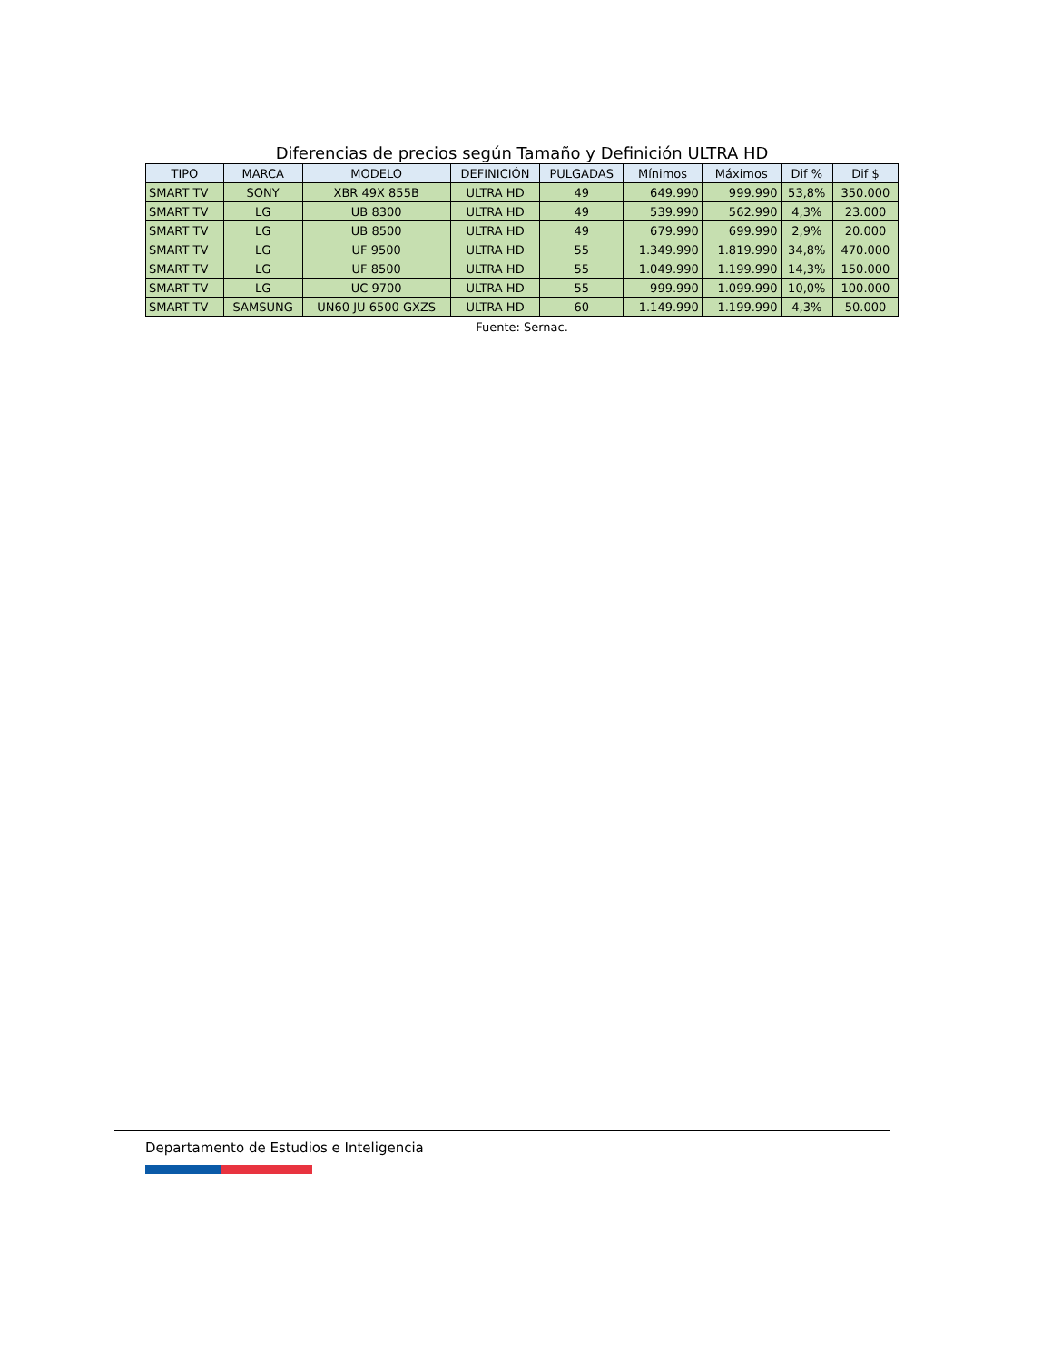Diferencias de precios según Tamaño y Definición ULTRA HD
| TIPO | MARCA | MODELO | DEFINICIÓN | PULGADAS | Mínimos | Máximos | Dif % | Dif $ |
| --- | --- | --- | --- | --- | --- | --- | --- | --- |
| SMART TV | SONY | XBR 49X 855B | ULTRA HD | 49 | 649.990 | 999.990 | 53,8% | 350.000 |
| SMART TV | LG | UB 8300 | ULTRA HD | 49 | 539.990 | 562.990 | 4,3% | 23.000 |
| SMART TV | LG | UB 8500 | ULTRA HD | 49 | 679.990 | 699.990 | 2,9% | 20.000 |
| SMART TV | LG | UF 9500 | ULTRA HD | 55 | 1.349.990 | 1.819.990 | 34,8% | 470.000 |
| SMART TV | LG | UF 8500 | ULTRA HD | 55 | 1.049.990 | 1.199.990 | 14,3% | 150.000 |
| SMART TV | LG | UC 9700 | ULTRA HD | 55 | 999.990 | 1.099.990 | 10,0% | 100.000 |
| SMART TV | SAMSUNG | UN60 JU 6500 GXZS | ULTRA HD | 60 | 1.149.990 | 1.199.990 | 4,3% | 50.000 |
Fuente: Sernac.
Departamento de Estudios e Inteligencia